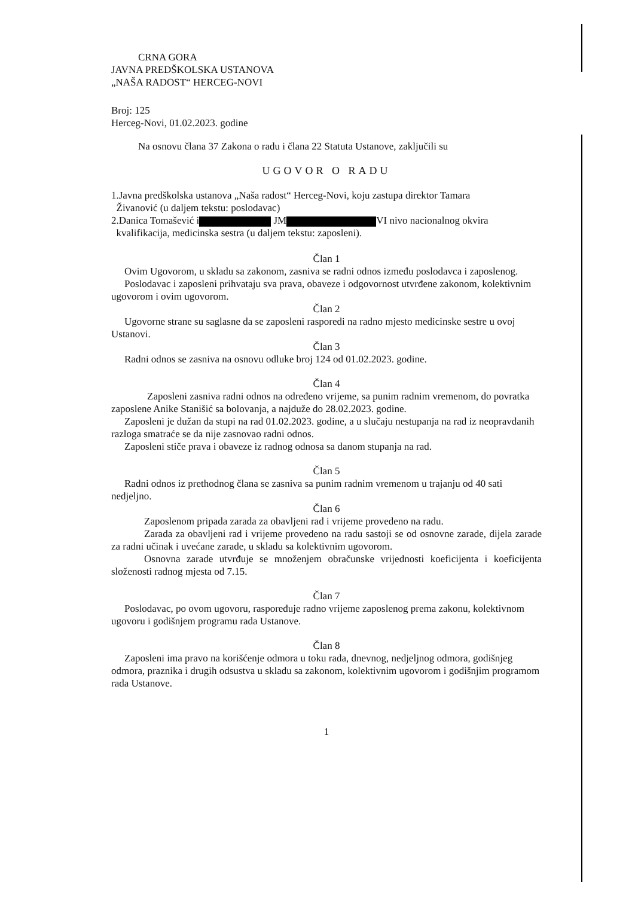CRNA GORA
JAVNA PREDŠKOLSKA USTANOVA
„NAŠA RADOST“ HERCEG-NOVI
Broj: 125
Herceg-Novi, 01.02.2023. godine
Na osnovu člana 37 Zakona o radu i člana 22 Statuta Ustanove, zaključili su
UGOVOR O RADU
1.Javna predškolska ustanova „Naša radost“ Herceg-Novi, koju zastupa direktor Tamara
Živanović (u daljem tekstu: poslodavac)
2.Danica Tomašević i JM VI nivo nacionalnog okvira
kvalifikacija, medicinska sestra (u daljem tekstu: zaposleni).
Član 1
Ovim Ugovorom, u skladu sa zakonom, zasniva se radni odnos između poslodavca i zaposlenog.
Poslodavac i zaposleni prihvataju sva prava, obaveze i odgovornost utvrđene zakonom, kolektivnim ugovorom i ovim ugovorom.
Član 2
Ugovorne strane su saglasne da se zaposleni rasporedi na radno mjesto medicinske sestre u ovoj Ustanovi.
Član 3
Radni odnos se zasniva na osnovu odluke broj 124 od 01.02.2023. godine.
Član 4
Zaposleni zasniva radni odnos na određeno vrijeme, sa punim radnim vremenom, do povratka zaposlene Anike Stanišić sa bolovanja, a najduže do 28.02.2023. godine.
Zaposleni je dužan da stupi na rad 01.02.2023. godine, a u slučaju nestupanja na rad iz neopravdanih razloga smatraće se da nije zasnovao radni odnos.
Zaposleni stiče prava i obaveze iz radnog odnosa sa danom stupanja na rad.
Član 5
Radni odnos iz prethodnog člana se zasniva sa punim radnim vremenom u trajanju od 40 sati nedjeljno.
Član 6
Zaposlenom pripada zarada za obavljeni rad i vrijeme provedeno na radu.
Zarada za obavljeni rad i vrijeme provedeno na radu sastoji se od osnovne zarade, dijela zarade za radni učinak i uvećane zarade, u skladu sa kolektivnim ugovorom.
Osnovna zarade utvrđuje se množenjem obračunske vrijednosti koeficijenta i koeficijenta složenosti radnog mjesta od 7.15.
Član 7
Poslodavac, po ovom ugovoru, raspoređuje radno vrijeme zaposlenog prema zakonu, kolektivnom ugovoru i godišnjem programu rada Ustanove.
Član 8
Zaposleni ima pravo na korišćenje odmora u toku rada, dnevnog, nedjeljnog odmora, godišnjeg odmora, praznika i drugih odsustva u skladu sa zakonom, kolektivnim ugovorom i godišnjim programom rada Ustanove.
1